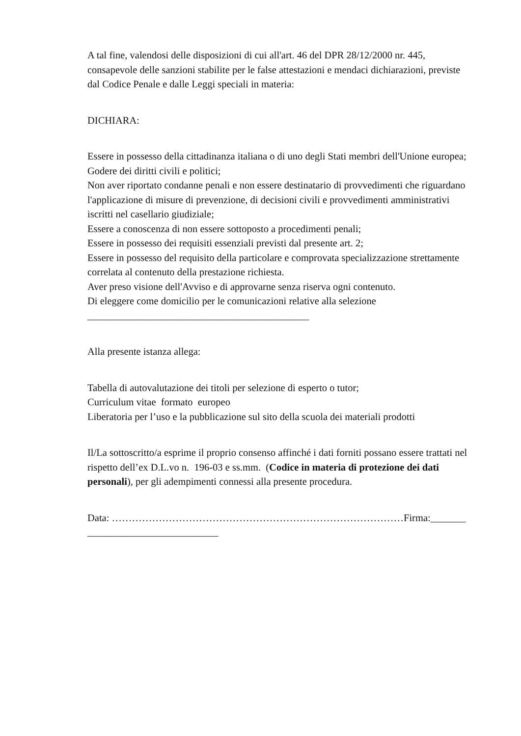A tal fine, valendosi delle disposizioni di cui all'art. 46 del DPR 28/12/2000 nr. 445, consapevole delle sanzioni stabilite per le false attestazioni e mendaci dichiarazioni, previste dal Codice Penale e dalle Leggi speciali in materia:
DICHIARA:
Essere in possesso della cittadinanza italiana o di uno degli Stati membri dell'Unione europea;
Godere dei diritti civili e politici;
Non aver riportato condanne penali e non essere destinatario di provvedimenti che riguardano l'applicazione di misure di prevenzione, di decisioni civili e provvedimenti amministrativi iscritti nel casellario giudiziale;
Essere a conoscenza di non essere sottoposto a procedimenti penali;
Essere in possesso dei requisiti essenziali previsti dal presente art. 2;
Essere in possesso del requisito della particolare e comprovata specializzazione strettamente correlata al contenuto della prestazione richiesta.
Aver preso visione dell'Avviso e di approvarne senza riserva ogni contenuto.
Di eleggere come domicilio per le comunicazioni relative alla selezione ____________________________________________
Alla presente istanza allega:
Tabella di autovalutazione dei titoli per selezione di esperto o tutor;
Curriculum vitae formato europeo
Liberatoria per l’uso e la pubblicazione sul sito della scuola dei materiali prodotti
Il/La sottoscritto/a esprime il proprio consenso affinché i dati forniti possano essere trattati nel rispetto dell’ex D.L.vo n. 196-03 e ss.mm. (Codice in materia di protezione dei dati personali), per gli adempimenti connessi alla presente procedura.
Data: ……………………………………………………………………………Firma:_______ __________________________